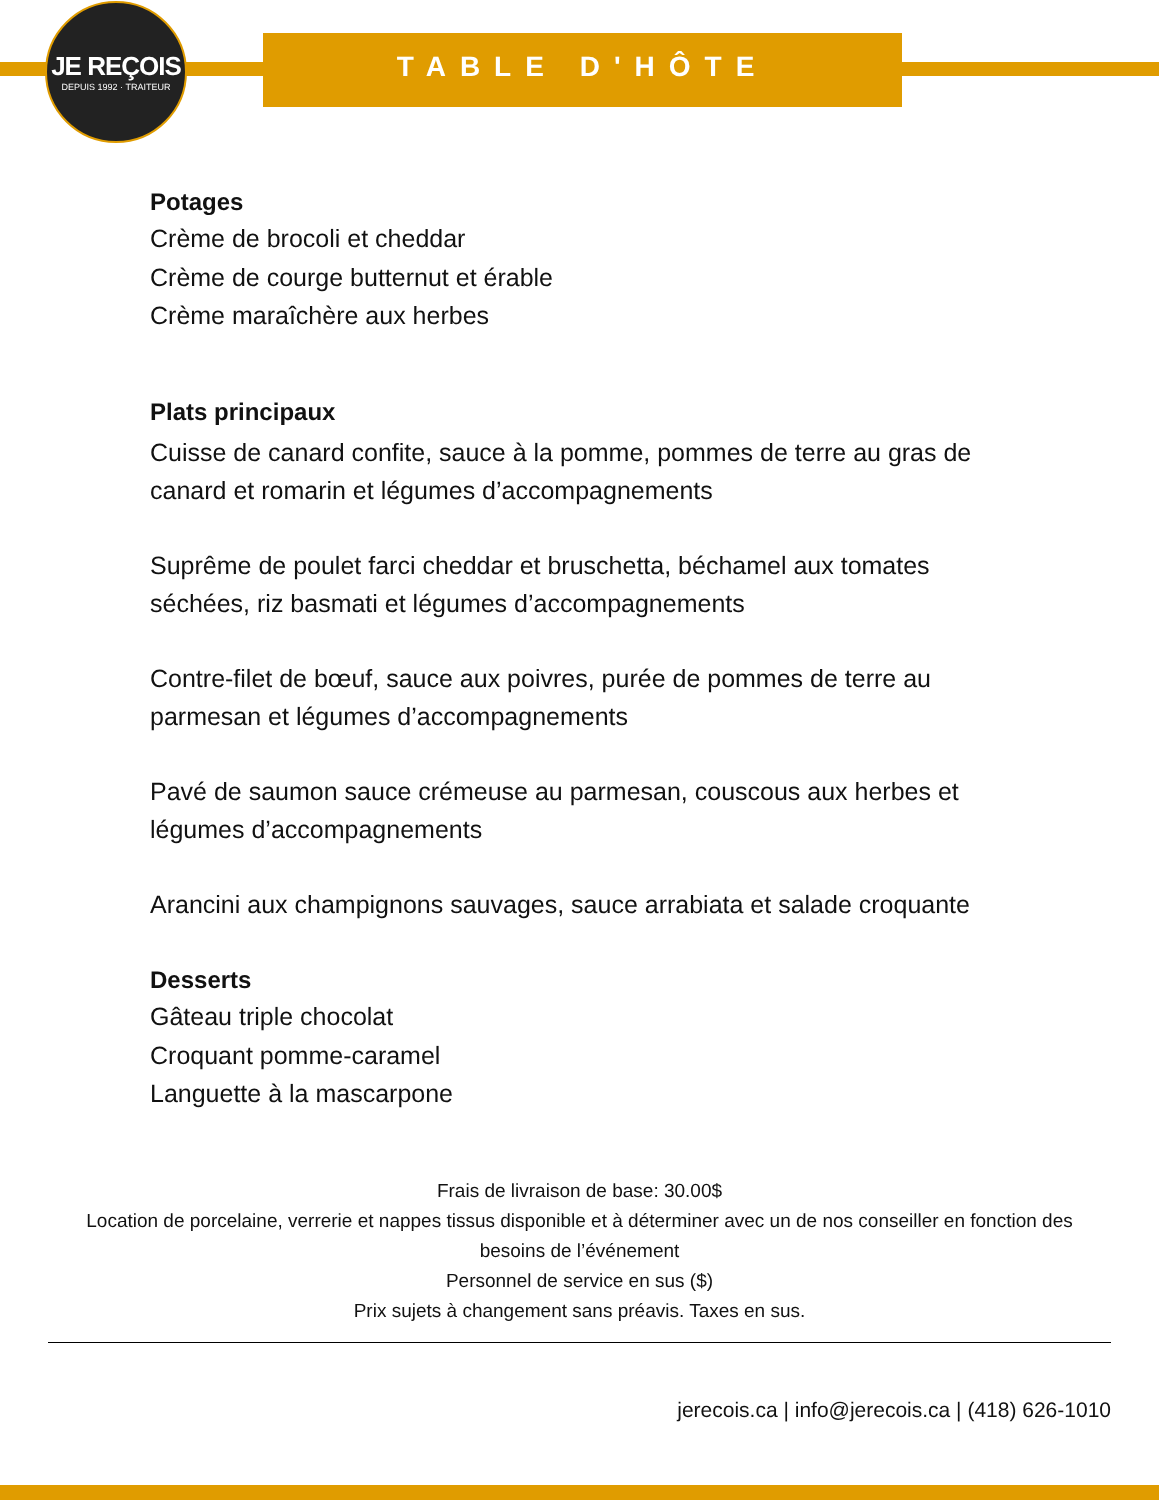JE REÇOIS
DEPUIS 1992 · TRAITEUR
TABLE D'HÔTE
Potages
Crème de brocoli et cheddar
Crème de courge butternut et érable
Crème maraîchère aux herbes
Plats principaux
Cuisse de canard confite, sauce à la pomme, pommes de terre au gras de canard et romarin et légumes d’accompagnements
Suprême de poulet farci cheddar et bruschetta, béchamel aux tomates séchées, riz basmati et légumes d’accompagnements
Contre-filet de bœuf, sauce aux poivres, purée de pommes de terre au parmesan et légumes d’accompagnements
Pavé de saumon sauce crémeuse au parmesan, couscous aux herbes et légumes d’accompagnements
Arancini aux champignons sauvages, sauce arrabiata et salade croquante
Desserts
Gâteau triple chocolat
Croquant pomme-caramel
Languette à la mascarpone
Frais de livraison de base: 30.00$
Location de porcelaine, verrerie et nappes tissus disponible et à déterminer avec un de nos conseiller en fonction des besoins de l’événement
Personnel de service en sus ($)
Prix sujets à changement sans préavis. Taxes en sus.
jerecois.ca | info@jerecois.ca | (418) 626-1010